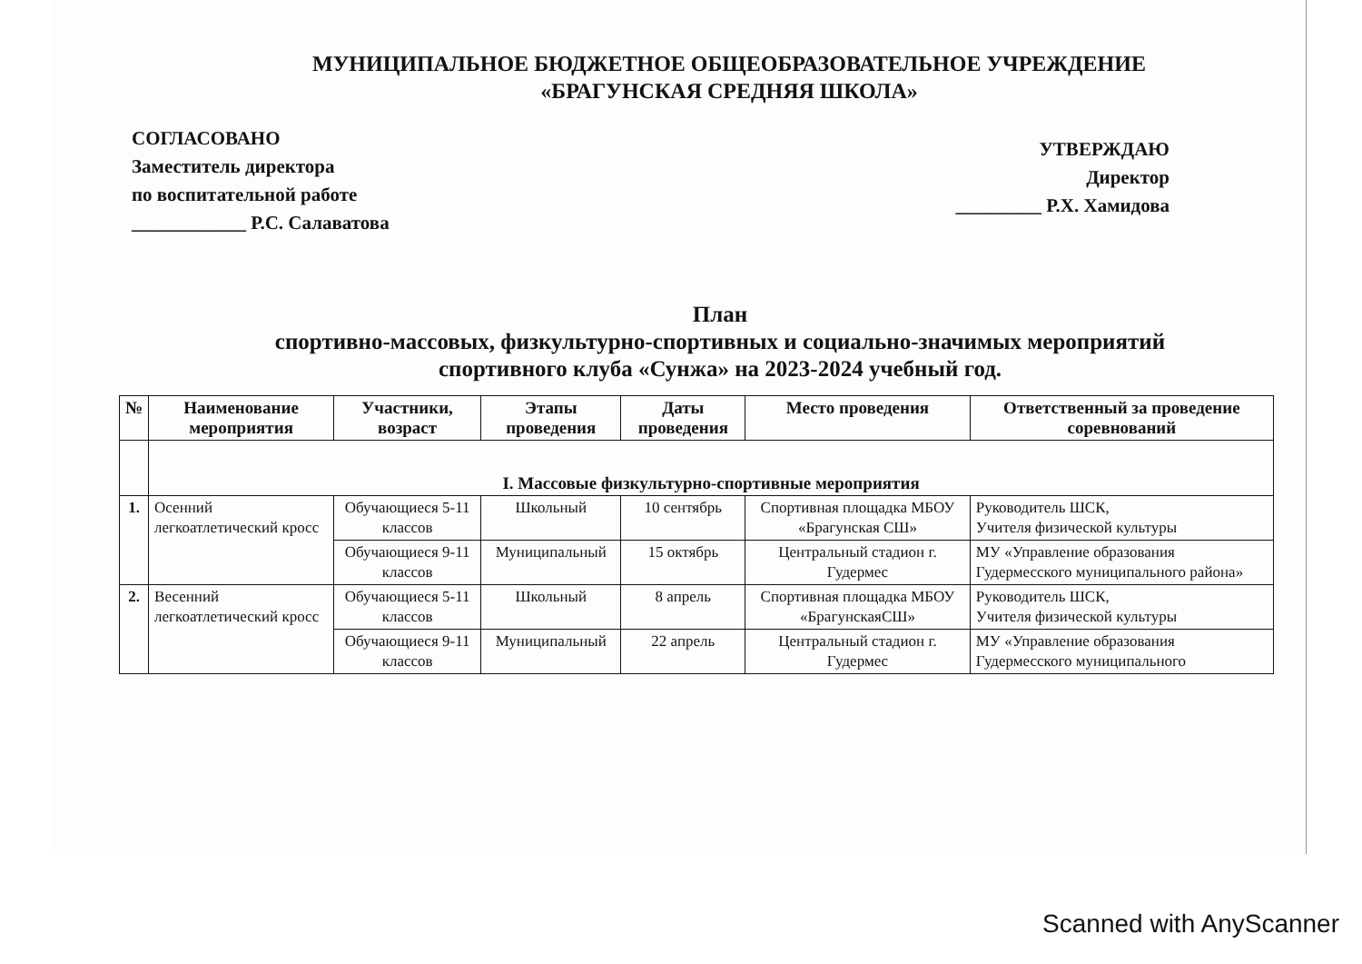МУНИЦИПАЛЬНОЕ БЮДЖЕТНОЕ ОБЩЕОБРАЗОВАТЕЛЬНОЕ УЧРЕЖДЕНИЕ
«БРАГУНСКАЯ СРЕДНЯЯ ШКОЛА»
СОГЛАСОВАНО
Заместитель директора
по воспитательной работе
____________ Р.С. Салаватова
УТВЕРЖДАЮ
Директор
_________ Р.Х. Хамидова
План
спортивно-массовых, физкультурно-спортивных и социально-значимых мероприятий
спортивного клуба «Сунжа» на 2023-2024 учебный год.
| № | Наименование мероприятия | Участники, возраст | Этапы проведения | Даты проведения | Место проведения | Ответственный за проведение соревнований |
| --- | --- | --- | --- | --- | --- | --- |
| | I. Массовые физкультурно-спортивные мероприятия | | | | | |
| 1. | Осенний легкоатлетический кросс | Обучающиеся 5-11 классов | Школьный | 10 сентябрь | Спортивная площадка МБОУ «Брагунская СШ» | Руководитель ШСК, Учителя физической культуры |
| | | Обучающиеся 9-11 классов | Муниципальный | 15 октябрь | Центральный стадион г. Гудермес | МУ «Управление образования Гудермесского муниципального района» |
| 2. | Весенний легкоатлетический кросс | Обучающиеся 5-11 классов | Школьный | 8 апрель | Спортивная площадка МБОУ «БрагунскаяСШ» | Руководитель ШСК, Учителя физической культуры |
| | | Обучающиеся 9-11 классов | Муниципальный | 22 апрель | Центральный стадион г. Гудермес | МУ «Управление образования Гудермесского муниципального |
Scanned with AnyScanner